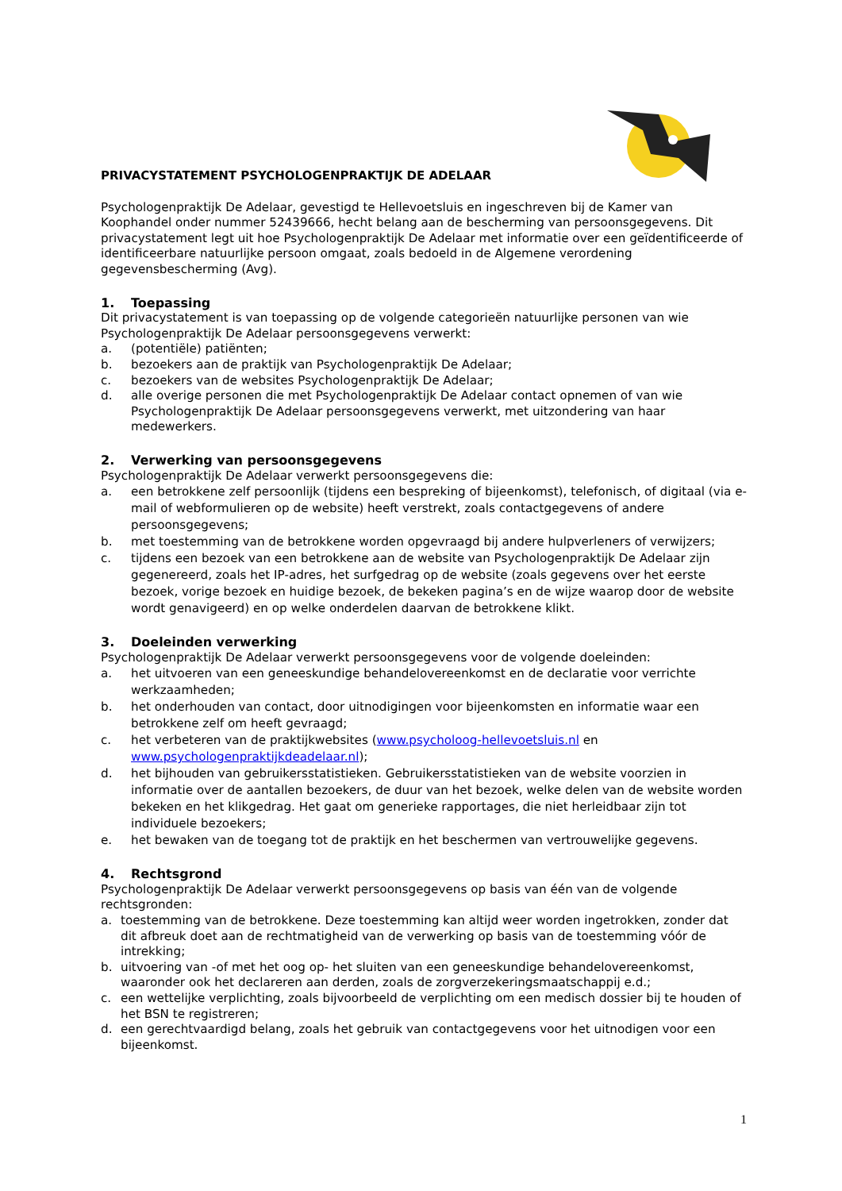PRIVACYSTATEMENT PSYCHOLOGENPRAKTIJK DE ADELAAR
Psychologenpraktijk De Adelaar, gevestigd te Hellevoetsluis en ingeschreven bij de Kamer van Koophandel onder nummer 52439666, hecht belang aan de bescherming van persoonsgegevens. Dit privacystatement legt uit hoe Psychologenpraktijk De Adelaar met informatie over een geïdentificeerde of identificeerbare natuurlijke persoon omgaat, zoals bedoeld in de Algemene verordening gegevensbescherming (Avg).
1. Toepassing
Dit privacystatement is van toepassing op de volgende categorieën natuurlijke personen van wie Psychologenpraktijk De Adelaar persoonsgegevens verwerkt:
a. (potentiële) patiënten;
b. bezoekers aan de praktijk van Psychologenpraktijk De Adelaar;
c. bezoekers van de websites Psychologenpraktijk De Adelaar;
d. alle overige personen die met Psychologenpraktijk De Adelaar contact opnemen of van wie Psychologenpraktijk De Adelaar persoonsgegevens verwerkt, met uitzondering van haar medewerkers.
2. Verwerking van persoonsgegevens
Psychologenpraktijk De Adelaar verwerkt persoonsgegevens die:
a. een betrokkene zelf persoonlijk (tijdens een bespreking of bijeenkomst), telefonisch, of digitaal (via e-mail of webformulieren op de website) heeft verstrekt, zoals contactgegevens of andere persoonsgegevens;
b. met toestemming van de betrokkene worden opgevraagd bij andere hulpverleners of verwijzers;
c. tijdens een bezoek van een betrokkene aan de website van Psychologenpraktijk De Adelaar zijn gegenereerd, zoals het IP-adres, het surfgedrag op de website (zoals gegevens over het eerste bezoek, vorige bezoek en huidige bezoek, de bekeken pagina’s en de wijze waarop door de website wordt genavigeerd) en op welke onderdelen daarvan de betrokkene klikt.
3. Doeleinden verwerking
Psychologenpraktijk De Adelaar verwerkt persoonsgegevens voor de volgende doeleinden:
a. het uitvoeren van een geneeskundige behandelovereenkomst en de declaratie voor verrichte werkzaamheden;
b. het onderhouden van contact, door uitnodigingen voor bijeenkomsten en informatie waar een betrokkene zelf om heeft gevraagd;
c. het verbeteren van de praktijkwebsites (www.psycholoog-hellevoetsluis.nl en www.psychologenpraktijkdeadelaar.nl);
d. het bijhouden van gebruikersstatistieken. Gebruikersstatistieken van de website voorzien in informatie over de aantallen bezoekers, de duur van het bezoek, welke delen van de website worden bekeken en het klikgedrag. Het gaat om generieke rapportages, die niet herleidbaar zijn tot individuele bezoekers;
e. het bewaken van de toegang tot de praktijk en het beschermen van vertrouwelijke gegevens.
4. Rechtsgrond
Psychologenpraktijk De Adelaar verwerkt persoonsgegevens op basis van één van de volgende rechtsgronden:
a. toestemming van de betrokkene. Deze toestemming kan altijd weer worden ingetrokken, zonder dat dit afbreuk doet aan de rechtmatigheid van de verwerking op basis van de toestemming vóór de intrekking;
b. uitvoering van -of met het oog op- het sluiten van een geneeskundige behandelovereenkomst, waaronder ook het declareren aan derden, zoals de zorgverzekeringsmaatschappij e.d.;
c. een wettelijke verplichting, zoals bijvoorbeeld de verplichting om een medisch dossier bij te houden of het BSN te registreren;
d. een gerechtvaardigd belang, zoals het gebruik van contactgegevens voor het uitnodigen voor een bijeenkomst.
1